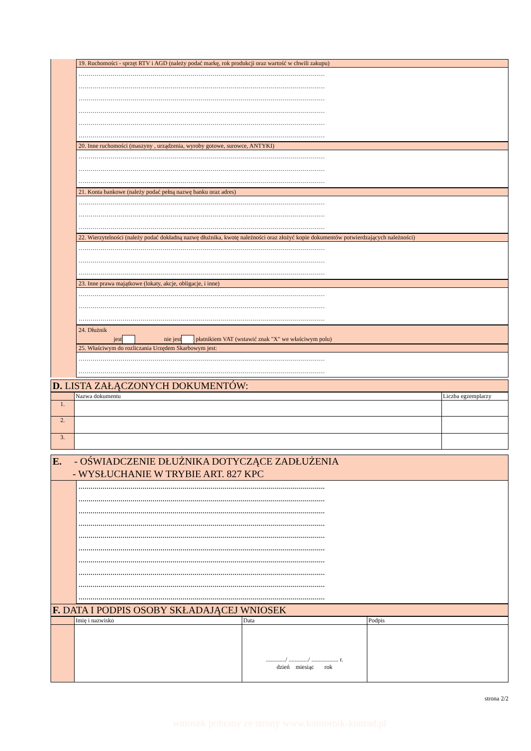19. Ruchomości - sprzęt RTV i AGD (należy podać markę, rok produkcji oraz wartość w chwili zakupu)
……………………………………………………………………………………………………………
……………………………………………………………………………………………………………
……………………………………………………………………………………………………………
……………………………………………………………………………………………………………
……………………………………………………………………………………………………………
……………………………………………………………………………………………………………
20. Inne ruchomości (maszyny , urządzenia, wyroby gotowe, surowce, ANTYKI)
……………………………………………………………………………………………………………
……………………………………………………………………………………………………………
……………………………………………………………………………………………………………
21. Konta bankowe (należy podać pełną nazwę banku oraz adres)
……………………………………………………………………………………………………………
……………………………………………………………………………………………………………
……………………………………………………………………………………………………………
22. Wierzytelności (należy podać dokładną nazwę dłużnika, kwotę należności oraz złożyć kopie dokumentów potwierdzających należności)
……………………………………………………………………………………………………………
……………………………………………………………………………………………………………
……………………………………………………………………………………………………………
23. Inne prawa majątkowe (lokaty, akcje, obligacje, i inne)
……………………………………………………………………………………………………………
……………………………………………………………………………………………………………
……………………………………………………………………………………………………………
24. Dłużnik
jest nie jest płatnikiem VAT (wstawić znak "X" we właściwym polu)
25. Właściwym do rozliczania Urzędem Skarbowym jest:
……………………………………………………………………………………………………………
……………………………………………………………………………………………………………
D. LISTA ZAŁĄCZONYCH DOKUMENTÓW:
| | Nazwa dokumentu | Liczba egzemplarzy |
| --- | --- | --- |
| 1. | | |
| 2. | | |
| 3. | | |
E. - OŚWIADCZENIE DŁUŻNIKA DOTYCZĄCE ZADŁUŻENIA
- WYSŁUCHANIE W TRYBIE ART. 827 KPC
……………………………………………………………………………………………………………
……………………………………………………………………………………………………………
……………………………………………………………………………………………………………
……………………………………………………………………………………………………………
……………………………………………………………………………………………………………
……………………………………………………………………………………………………………
……………………………………………………………………………………………………………
……………………………………………………………………………………………………………
……………………………………………………………………………………………………………
……………………………………………………………………………………………………………
F. DATA I PODPIS OSOBY SKŁADAJĄCEJ WNIOSEK
| | Imię i nazwisko | Data | Podpis |
| --- | --- | --- | --- |
| | | ............./ ............./ .................. r. dzień miesiąc rok | |
strona 2/2
wniosek pobrany ze strony www.komornik-konrad.pl